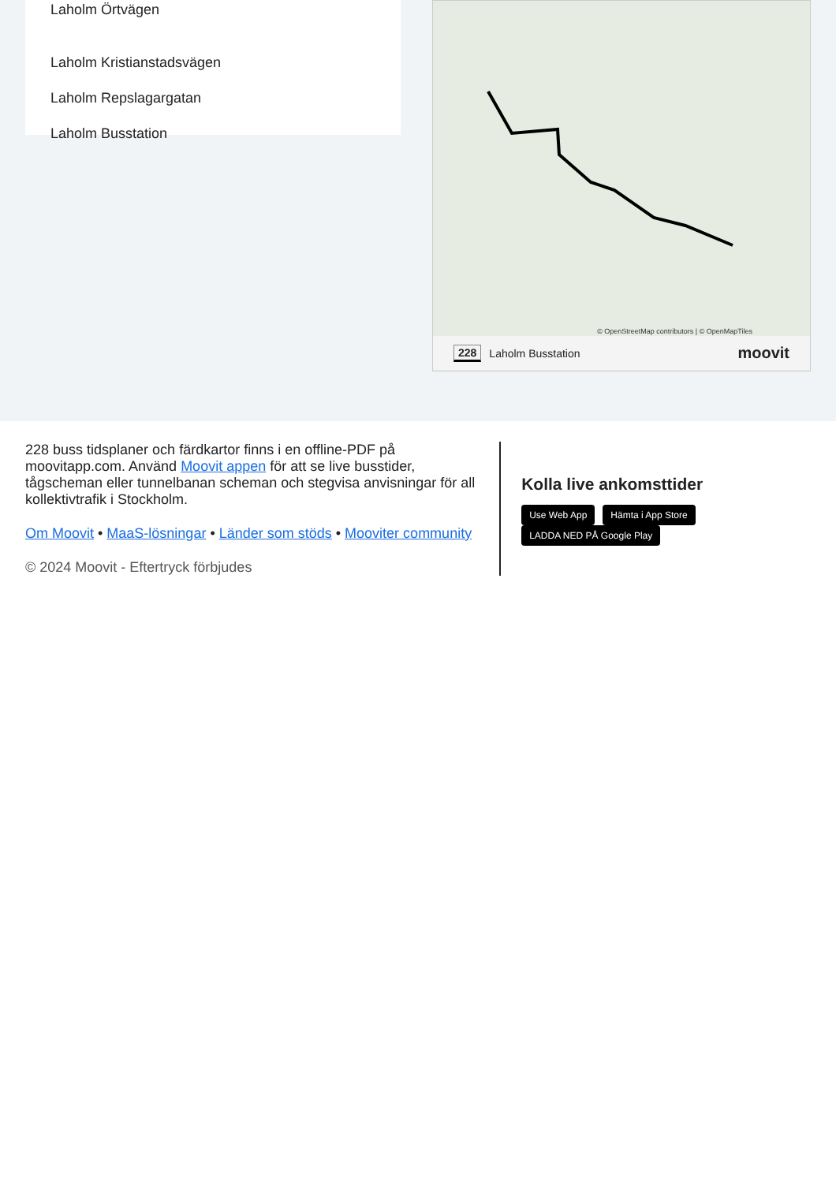Laholm Örtvägen
Laholm Kristianstadsvägen
Laholm Repslagargatan
Laholm Busstation
© OpenStreetMap contributors | © OpenMapTiles
228 Laholm Busstation moovit
228 buss tidsplaner och färdkartor finns i en offline-PDF på moovitapp.com. Använd Moovit appen för att se live busstider, tågscheman eller tunnelbanan scheman och stegvisa anvisningar för all kollektivtrafik i Stockholm.
Om Moovit • MaaS-lösningar • Länder som stöds • Mooviter community
© 2024 Moovit - Eftertryck förbjudes
Kolla live ankomsttider
Use Web App Hämta i App Store LADDA NED PÅ Google Play